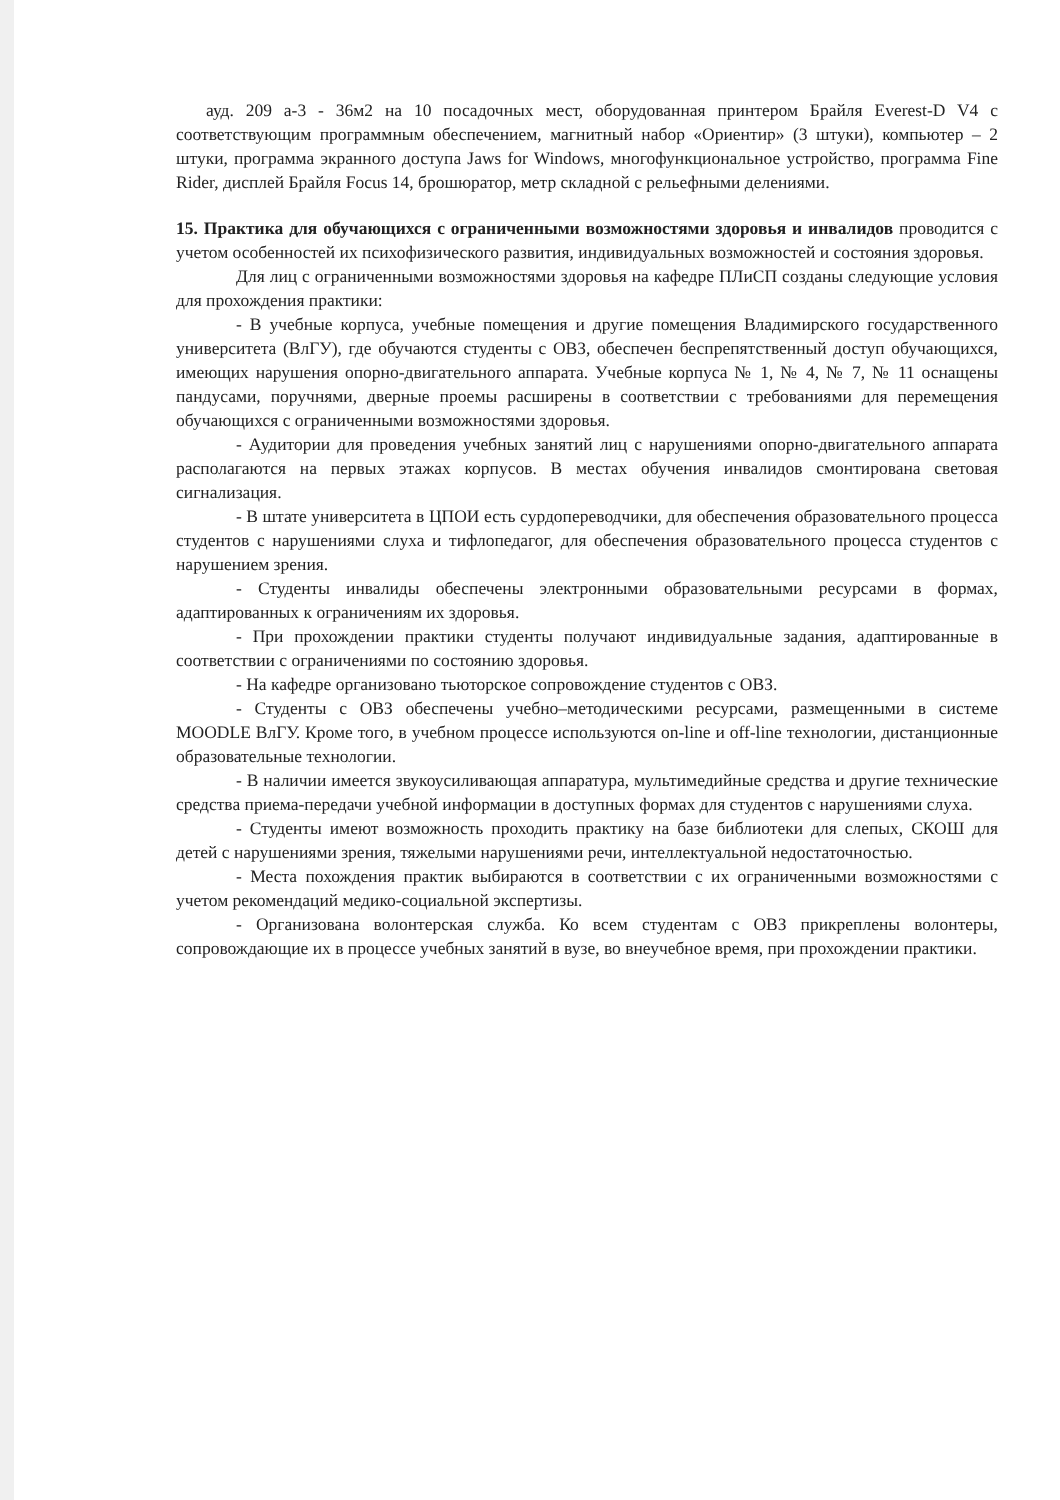ауд. 209 а-3 - 36м2 на 10 посадочных мест, оборудованная принтером Брайля Everest-D V4 с соответствующим программным обеспечением, магнитный набор «Ориентир» (3 штуки), компьютер – 2 штуки, программа экранного доступа Jaws for Windows, многофункциональное устройство, программа Fine Rider, дисплей Брайля Focus 14, брошюратор, метр складной с рельефными делениями.
15. Практика для обучающихся с ограниченными возможностями здоровья и инвалидов проводится с учетом особенностей их психофизического развития, индивидуальных возможностей и состояния здоровья.
Для лиц с ограниченными возможностями здоровья на кафедре ПЛиСП созданы следующие условия для прохождения практики:
- В учебные корпуса, учебные помещения и другие помещения Владимирского государственного университета (ВлГУ), где обучаются студенты с ОВЗ, обеспечен беспрепятственный доступ обучающихся, имеющих нарушения опорно-двигательного аппарата. Учебные корпуса № 1, № 4, № 7, № 11 оснащены пандусами, поручнями, дверные проемы расширены в соответствии с требованиями для перемещения обучающихся с ограниченными возможностями здоровья.
- Аудитории для проведения учебных занятий лиц с нарушениями опорно-двигательного аппарата располагаются на первых этажах корпусов. В местах обучения инвалидов смонтирована световая сигнализация.
- В штате университета в ЦПОИ есть сурдопереводчики, для обеспечения образовательного процесса студентов с нарушениями слуха и тифлопедагог, для обеспечения образовательного процесса студентов с нарушением зрения.
- Студенты инвалиды обеспечены электронными образовательными ресурсами в формах, адаптированных к ограничениям их здоровья.
- При прохождении практики студенты получают индивидуальные задания, адаптированные в соответствии с ограничениями по состоянию здоровья.
- На кафедре организовано тьюторское сопровождение студентов с ОВЗ.
- Студенты с ОВЗ обеспечены учебно–методическими ресурсами, размещенными в системе MOODLE ВлГУ. Кроме того, в учебном процессе используются on-line и off-line технологии, дистанционные образовательные технологии.
- В наличии имеется звукоусиливающая аппаратура, мультимедийные средства и другие технические средства приема-передачи учебной информации в доступных формах для студентов с нарушениями слуха.
- Студенты имеют возможность проходить практику на базе библиотеки для слепых, СКОШ для детей с нарушениями зрения, тяжелыми нарушениями речи, интеллектуальной недостаточностью.
- Места похождения практик выбираются в соответствии с их ограниченными возможностями с учетом рекомендаций медико-социальной экспертизы.
- Организована волонтерская служба. Ко всем студентам с ОВЗ прикреплены волонтеры, сопровождающие их в процессе учебных занятий в вузе, во внеучебное время, при прохождении практики.